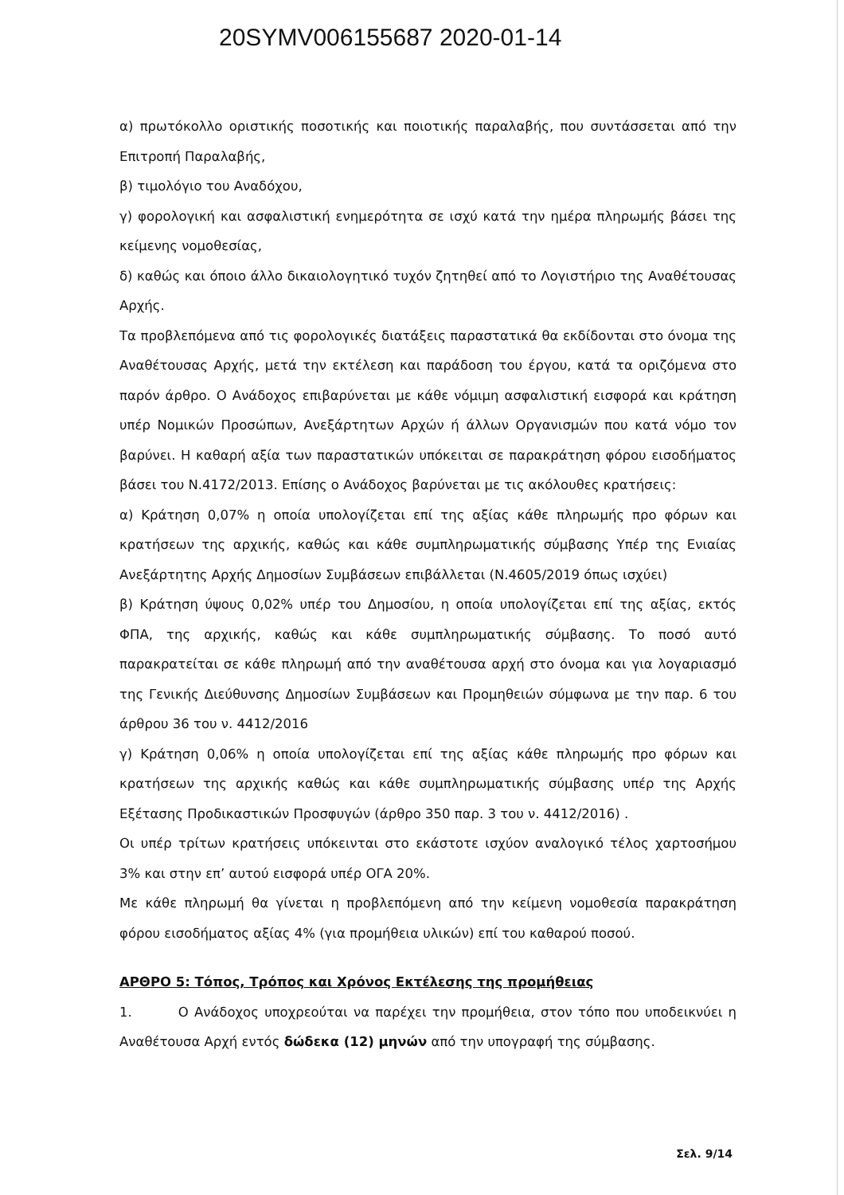20SYMV006155687 2020-01-14
α) πρωτόκολλο οριστικής ποσοτικής και ποιοτικής παραλαβής, που συντάσσεται από την Επιτροπή Παραλαβής,
β) τιμολόγιο του Αναδόχου,
γ) φορολογική και ασφαλιστική ενημερότητα σε ισχύ κατά την ημέρα πληρωμής βάσει της κείμενης νομοθεσίας,
δ) καθώς και όποιο άλλο δικαιολογητικό τυχόν ζητηθεί από το Λογιστήριο της Αναθέτουσας Αρχής.
Τα προβλεπόμενα από τις φορολογικές διατάξεις παραστατικά θα εκδίδονται στο όνομα της Αναθέτουσας Αρχής, μετά την εκτέλεση και παράδοση του έργου, κατά τα οριζόμενα στο παρόν άρθρο. Ο Ανάδοχος επιβαρύνεται με κάθε νόμιμη ασφαλιστική εισφορά και κράτηση υπέρ Νομικών Προσώπων, Ανεξάρτητων Αρχών ή άλλων Οργανισμών που κατά νόμο τον βαρύνει. Η καθαρή αξία των παραστατικών υπόκειται σε παρακράτηση φόρου εισοδήματος βάσει του Ν.4172/2013. Επίσης ο Ανάδοχος βαρύνεται με τις ακόλουθες κρατήσεις:
α) Κράτηση 0,07% η οποία υπολογίζεται επί της αξίας κάθε πληρωμής προ φόρων και κρατήσεων της αρχικής, καθώς και κάθε συμπληρωματικής σύμβασης Υπέρ της Ενιαίας Ανεξάρτητης Αρχής Δημοσίων Συμβάσεων επιβάλλεται (Ν.4605/2019 όπως ισχύει)
β) Κράτηση ύψους 0,02% υπέρ του Δημοσίου, η οποία υπολογίζεται επί της αξίας, εκτός ΦΠΑ, της αρχικής, καθώς και κάθε συμπληρωματικής σύμβασης. Το ποσό αυτό παρακρατείται σε κάθε πληρωμή από την αναθέτουσα αρχή στο όνομα και για λογαριασμό της Γενικής Διεύθυνσης Δημοσίων Συμβάσεων και Προμηθειών σύμφωνα με την παρ. 6 του άρθρου 36 του ν. 4412/2016
γ) Κράτηση 0,06% η οποία υπολογίζεται επί της αξίας κάθε πληρωμής προ φόρων και κρατήσεων της αρχικής καθώς και κάθε συμπληρωματικής σύμβασης υπέρ της Αρχής Εξέτασης Προδικαστικών Προσφυγών (άρθρο 350 παρ. 3 του ν. 4412/2016) .
Οι υπέρ τρίτων κρατήσεις υπόκεινται στο εκάστοτε ισχύον αναλογικό τέλος χαρτοσήμου 3% και στην επ’ αυτού εισφορά υπέρ ΟΓΑ 20%.
Με κάθε πληρωμή θα γίνεται η προβλεπόμενη από την κείμενη νομοθεσία παρακράτηση φόρου εισοδήματος αξίας 4% (για προμήθεια υλικών) επί του καθαρού ποσού.
ΑΡΘΡΟ 5: Τόπος, Τρόπος και Χρόνος Εκτέλεσης της προμήθειας
1. Ο Ανάδοχος υποχρεούται να παρέχει την προμήθεια, στον τόπο που υποδεικνύει η Αναθέτουσα Αρχή εντός δώδεκα (12) μηνών από την υπογραφή της σύμβασης.
Σελ. 9/14